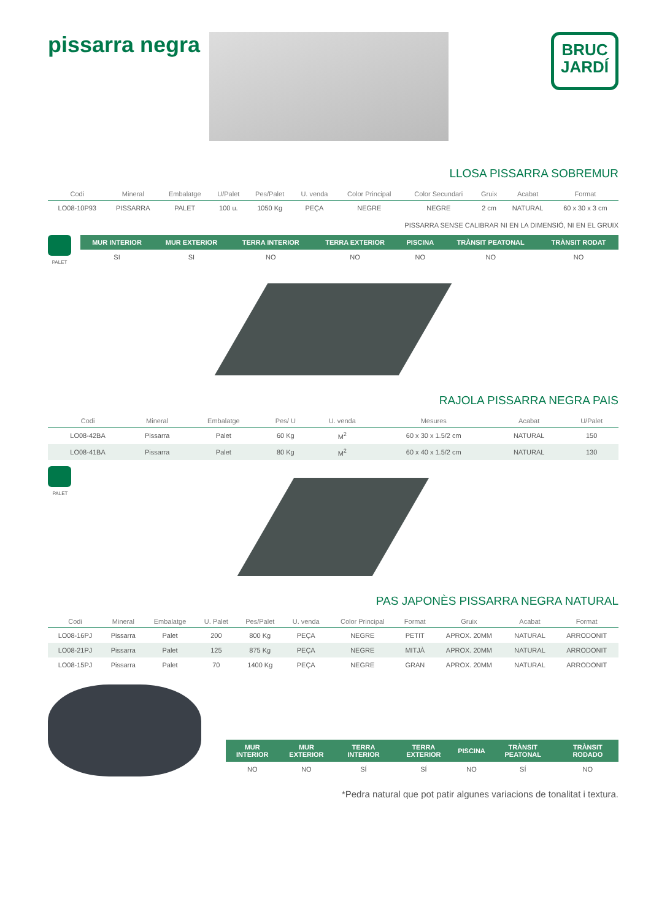pissarra negra
BRUC
JARDÍ
LLOSA PISSARRA SOBREMUR
| Codi | Mineral | Embalatge | U/Palet | Pes/Palet | U. venda | Color Principal | Color Secundari | Gruix | Acabat | Format |
| --- | --- | --- | --- | --- | --- | --- | --- | --- | --- | --- |
| LO08-10P93 | PISSARRA | PALET | 100 u. | 1050 Kg | PEÇA | NEGRE | NEGRE | 2 cm | NATURAL | 60 x 30 x 3 cm |
PISSARRA SENSE CALIBRAR NI EN LA DIMENSIÓ, NI EN EL GRUIX
PALET
| MUR INTERIOR | MUR EXTERIOR | TERRA INTERIOR | TERRA EXTERIOR | PISCINA | TRÀNSIT PEATONAL | TRÀNSIT RODAT |
| --- | --- | --- | --- | --- | --- | --- |
| SI | SI | NO | NO | NO | NO | NO |
RAJOLA PISSARRA NEGRA PAIS
| Codi | Mineral | Embalatge | Pes/ U | U. venda | Mesures | Acabat | U/Palet |
| --- | --- | --- | --- | --- | --- | --- | --- |
| LO08-42BA | Pissarra | Palet | 60 Kg | M<sup>2</sup> | 60 x 30 x 1.5/2 cm | NATURAL | 150 |
| LO08-41BA | Pissarra | Palet | 80 Kg | M<sup>2</sup> | 60 x 40 x 1.5/2 cm | NATURAL | 130 |
PALET
PAS JAPONÈS PISSARRA NEGRA NATURAL
| Codi | Mineral | Embalatge | U. Palet | Pes/Palet | U. venda | Color Principal | Format | Gruix | Acabat | Format |
| --- | --- | --- | --- | --- | --- | --- | --- | --- | --- | --- |
| LO08-16PJ | Pissarra | Palet | 200 | 800 Kg | PEÇA | NEGRE | PETIT | APROX. 20MM | NATURAL | ARRODONIT |
| LO08-21PJ | Pissarra | Palet | 125 | 875 Kg | PEÇA | NEGRE | MITJÀ | APROX. 20MM | NATURAL | ARRODONIT |
| LO08-15PJ | Pissarra | Palet | 70 | 1400 Kg | PEÇA | NEGRE | GRAN | APROX. 20MM | NATURAL | ARRODONIT |
| MUR INTERIOR | MUR EXTERIOR | TERRA INTERIOR | TERRA EXTERIOR | PISCINA | TRÀNSIT PEATONAL | TRÀNSIT RODADO |
| --- | --- | --- | --- | --- | --- | --- |
| NO | NO | SÍ | SÍ | NO | SÍ | NO |
*Pedra natural que pot patir algunes variacions de tonalitat i textura.